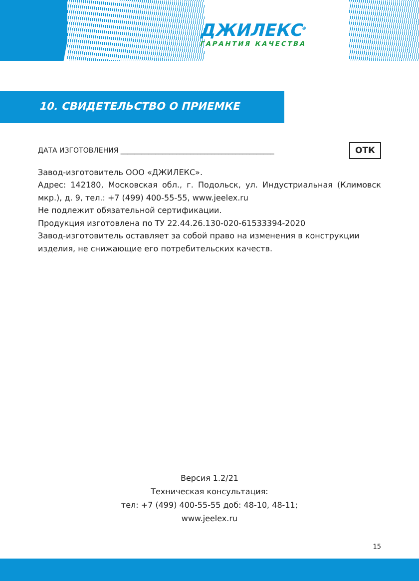ДЖИЛЕКС<sup>®</sup>
ГАРАНТИЯ КАЧЕСТВА
10. СВИДЕТЕЛЬСТВО О ПРИЕМКЕ
ДАТА ИЗГОТОВЛЕНИЯ ____________________________________________ ОТК
Завод-изготовитель ООО «ДЖИЛЕКС».
Адрес: 142180, Московская обл., г. Подольск, ул. Индустриальная (Климовск мкр.), д. 9, тел.: +7 (499) 400-55-55, www.jeelex.ru
Не подлежит обязательной сертификации.
Продукция изготовлена по ТУ 22.44.26.130-020-61533394-2020
Завод-изготовитель оставляет за собой право на изменения в конструкции изделия, не снижающие его потребительских качеств.
Версия 1.2/21
Техническая консультация:
тел: +7 (499) 400-55-55 доб: 48-10, 48-11;
www.jeelex.ru
15